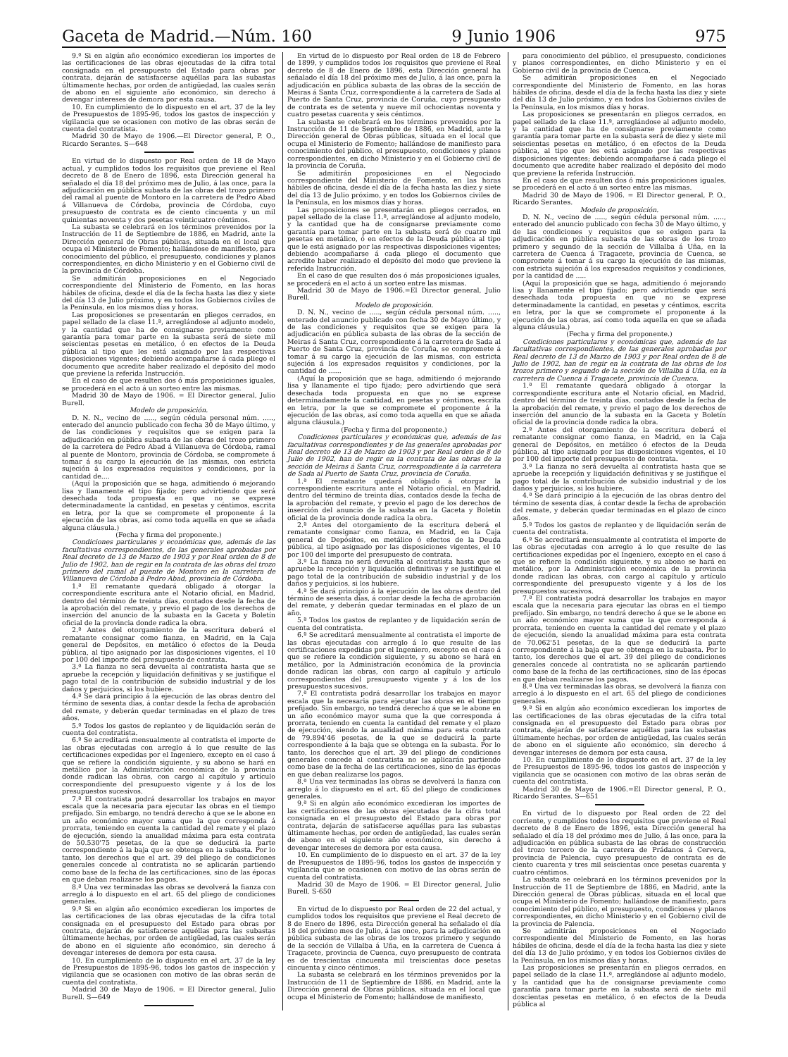Gaceta de Madrid.—Núm. 160 9 Junio 1906 975
9.ª Si en algún año económico excedieran los importes de las certificaciones de las obras ejecutadas de la cifra total consignada en el presupuesto del Estado para obras por contrata, dejarán de satisfacerse aquéllas para las subastas últimamente hechas, por orden de antigüedad, las cuales serán de abono en el siguiente año económico, sin derecho á devengar intereses de demora por esta causa.
10. En cumplimiento de lo dispuesto en el art. 37 de la ley de Presupuestos de 1895-96, todos los gastos de inspección y vigilancia que se ocasionen con motivo de las obras serán de cuenta del contratista.
Madrid 30 de Mayo de 1906.—El Director general, P. O., Ricardo Serantes. S—648
En virtud de lo dispuesto por Real orden de 18 de Mayo actual, y cumplidos todos los requisitos que previene el Real decreto de 8 de Enero de 1896, esta Dirección general ha señalado el día 18 del próximo mes de Julio, á las once, para la adjudicación en pública subasta de las obras del trozo primero del ramal al puente de Montoro en la carretera de Pedro Abad á Villanueva de Córdoba, provincia de Córdoba, cuyo presupuesto de contrata es de ciento cincuenta y un mil quinientas noventa y dos pesetas veinticuatro céntimos.
La subasta se celebrará en los términos prevenidos por la Instrucción de 11 de Septiembre de 1886, en Madrid, ante la Dirección general de Obras públicas, situada en el local que ocupa el Ministerio de Fomento; hallándose de manifiesto, para conocimiento del público, el presupuesto, condiciones y planos correspondientes, en dicho Ministerio y en el Gobierno civil de la provincia de Córdoba.
Se admitirán proposiciones en el Negociado correspondiente del Ministerio de Fomento, en las horas hábiles de oficina, desde el día de la fecha hasta las diez y siete del día 13 de Julio próximo, y en todos los Gobiernos civiles de la Península, en los mismos días y horas.
Las proposiciones se presentarán en pliegos cerrados, en papel sellado de la clase 11.ª, arreglándose al adjunto modelo, y la cantidad que ha de consignarse previamente como garantía para tomar parte en la subasta será de siete mil seiscientas pesetas en metálico, ó en efectos de la Deuda pública al tipo que les está asignado por las respectivas disposiciones vigentes; debiendo acompañarse á cada pliego el documento que acredite haber realizado el depósito del modo que previene la referida Instrucción.
En el caso de que resulten dos ó más proposiciones iguales, se procederá en el acto á un sorteo entre las mismas.
Madrid 30 de Mayo de 1906. = El Director general, Julio Burell.
Modelo de proposición.
D. N. N., vecino de ....., según cédula personal núm. ....., enterado del anuncio publicado con fecha 30 de Mayo último, y de las condiciones y requisitos que se exigen para la adjudicación en pública subasta de las obras del trozo primero de la carretera de Pedro Abad á Villanueva de Córdoba, ramal al puente de Montoro, provincia de Córdoba, se compromete á tomar á su cargo la ejecución de las mismas, con estricta sujeción á los expresados requisitos y condiciones, por la cantidad de....
(Aquí la proposición que se haga, admitiendo ó mejorando lisa y llanamente el tipo fijado; pero advirtiendo que será desechada toda propuesta en que no se exprese determinadamente la cantidad, en pesetas y céntimos, escrita en letra, por la que se compromete el proponente á la ejecución de las obras, así como toda aquella en que se añada alguna cláusula.)
(Fecha y firma del proponente.)
Condiciones particulares y económicas que, además de las facultativas correspondientes, de las generales aprobadas por Real decreto de 13 de Marzo de 1903 y por Real orden de 8 de Julio de 1902, han de regir en la contrata de las obras del trozo primero del ramal al puente de Montoro en la carretera de Villanueva de Córdoba á Pedro Abad, provincia de Córdoba.
1.ª El rematante quedará obligado á otorgar la correspondiente escritura ante el Notario oficial, en Madrid, dentro del término de treinta días, contados desde la fecha de la aprobación del remate, y previo el pago de los derechos de inserción del anuncio de la subasta en la Gaceta y Boletín oficial de la provincia donde radica la obra.
2.ª Antes del otorgamiento de la escritura deberá el rematante consignar como fianza, en Madrid, en la Caja general de Depósitos, en metálico ó efectos de la Deuda pública, al tipo asignado por las disposiciones vigentes, el 10 por 100 del importe del presupuesto de contrata.
3.ª La fianza no será devuelta al contratista hasta que se apruebe la recepción y liquidación definitivas y se justifique el pago total de la contribución de subsidio industrial y de los daños y perjuicios, si los hubiere.
4.ª Se dará principio á la ejecución de las obras dentro del término de sesenta días, á contar desde la fecha de aprobación del remate, y deberán quedar terminadas en el plazo de tres años.
5.ª Todos los gastos de replanteo y de liquidación serán de cuenta del contratista.
6.ª Se acreditará mensualmente al contratista el importe de las obras ejecutadas con arreglo á lo que resulte de las certificaciones expedidas por el Ingeniero, excepto en el caso á que se refiere la condición siguiente, y su abono se hará en metálico por la Administración económica de la provincia donde radican las obras, con cargo al capítulo y artículo correspondiente del presupuesto vigente y á los de los presupuestos sucesivos.
7.ª El contratista podrá desarrollar los trabajos en mayor escala que la necesaria para ejecutar las obras en el tiempo prefijado. Sin embargo, no tendrá derecho á que se le abone en un año económico mayor suma que la que corresponda á prorrata, teniendo en cuenta la cantidad del remate y el plazo de ejecución, siendo la anualidad máxima para esta contrata de 50.530'75 pesetas, de la que se deducirá la parte correspondiente á la baja que se obtenga en la subasta. Por lo tanto, los derechos que el art. 39 del pliego de condiciones generales concede al contratista no se aplicarán partiendo como base de la fecha de las certificaciones, sino de las épocas en que deban realizarse los pagos.
8.ª Una vez terminadas las obras se devolverá la fianza con arreglo á lo dispuesto en el art. 65 del pliego de condiciones generales.
9.ª Si en algún año económico excedieran los importes de las certificaciones de las obras ejecutadas de la cifra total consignada en el presupuesto del Estado para obras por contrata, dejarán de satisfacerse aquéllas para las subastas últimamente hechas, por orden de antigüedad, las cuales serán de abono en el siguiente año económico, sin derecho á devengar intereses de demora por esta causa.
10. En cumplimiento de lo dispuesto en el art. 37 de la ley de Presupuestos de 1895-96, todos los gastos de inspección y vigilancia que se ocasionen con motivo de las obras serán de cuenta del contratista.
Madrid 30 de Mayo de 1906. = El Director general, Julio Burell. S—649
En virtud de lo dispuesto por Real orden de 18 de Febrero de 1899, y cumplidos todos los requisitos que previene el Real decreto de 8 de Enero de 1896, esta Dirección general ha señalado el día 18 del próximo mes de Julio, á las once, para la adjudicación en pública subasta de las obras de la sección de Meiras á Santa Cruz, correspondiente á la carretera de Sada al Puerto de Santa Cruz, provincia de Coruña, cuyo presupuesto de contrata es de setenta y nueve mil ochocientas noventa y cuatro pesetas cuarenta y seis céntimos.
La subasta se celebrará en los términos prevenidos por la Instrucción de 11 de Septiembre de 1886, en Madrid, ante la Dirección general de Obras públicas, situada en el local que ocupa el Ministerio de Fomento; hallándose de manifiesto para conocimiento del público, el presupuesto, condiciones y planos correspondientes, en dicho Ministerio y en el Gobierno civil de la provincia de Coruña.
Se admitirán proposiciones en el Negociado correspondiente del Ministerio de Fomento, en las horas hábiles de oficina, desde el día de la fecha hasta las diez y siete del día 13 de Julio próximo, y en todos los Gobiernos civiles de la Península, en los mismos días y horas.
Las proposiciones se presentarán en pliegos cerrados, en papel sellado de la clase 11.ª, arreglándose al adjunto modelo, y la cantidad que ha de consignarse previamente como garantía para tomar parte en la subasta será de cuatro mil pesetas en metálico, ó en efectos de la Deuda pública al tipo que le está asignado por las respectivas disposiciones vigentes; debiendo acompañarse á cada pliego el documento que acredite haber realizado el depósito del modo que previene la referida Instrucción.
En el caso de que resulten dos ó más proposiciones iguales, se procederá en el acto á un sorteo entre las mismas.
Madrid 30 de Mayo de 1906.=El Director general, Julio Burell.
Modelo de proposición.
D. N. N., vecino de ....., según cédula personal núm. ....., enterado del anuncio publicado con fecha 30 de Mayo último, y de las condiciones y requisitos que se exigen para la adjudicación en pública subasta de las obras de la sección de Meiras á Santa Cruz, correspondiente á la carretera de Sada al Puerto de Santa Cruz, provincia de Coruña, se compromete á tomar á su cargo la ejecución de las mismas, con estricta sujeción á los expresados requisitos y condiciones, por la cantidad de ......
(Aquí la proposición que se haga, admitiendo ó mejorando lisa y llanamente el tipo fijado; pero advirtiendo que será desechada toda propuesta en que no se exprese determinadamente la cantidad, en pesetas y céntimos, escrita en letra, por la que se compromete el proponente á la ejecución de las obras, así como toda aquella en que se añada alguna cláusula.)
(Fecha y firma del proponente.)
Condiciones particulares y económicas que, además de las facultativas correspondientes y de las generales aprobadas por Real decreto de 13 de Marzo de 1903 y por Real orden de 8 de Julio de 1902, han de regir en la contrata de las obras de la sección de Meiras á Santa Cruz, correspondiente á la carretera de Sada al Puerto de Santa Cruz, provincia de Coruña.
1.ª El rematante quedará obligado á otorgar la correspondiente escritura ante el Notario oficial, en Madrid, dentro del término de treinta días, contados desde la fecha de la aprobación del remate, y previo el pago de los derechos de inserción del anuncio de la subasta en la Gaceta y Boletín oficial de la provincia donde radica la obra.
2.ª Antes del otorgamiento de la escritura deberá el rematante consignar como fianza, en Madrid, en la Caja general de Depósitos, en metálico ó efectos de la Deuda pública, al tipo asignado por las disposiciones vigentes, el 10 por 100 del importe del presupuesto de contrata.
3.ª La fianza no será devuelta al contratista hasta que se apruebe la recepción y liquidación definitivas y se justifique el pago total de la contribución de subsidio industrial y de los daños y perjuicios, si los hubiere.
4.ª Se dará principio á la ejecución de las obras dentro del término de sesenta días, á contar desde la fecha de aprobación del remate, y deberán quedar terminadas en el plazo de un año.
5.ª Todos los gastos de replanteo y de liquidación serán de cuenta del contratista.
6.ª Se acreditará mensualmente al contratista el importe de las obras ejecutadas con arreglo á lo que resulte de las certificaciones expedidas por el Ingeniero, excepto en el caso á que se refiere la condición siguiente, y su abono se hará en metálico, por la Administración económica de la provincia donde radican las obras, con cargo al capítulo y artículo correspondientes del presupuesto vigente y á los de los presupuestos sucesivos.
7.ª El contratista podrá desarrollar los trabajos en mayor escala que la necesaria para ejecutar las obras en el tiempo prefijado. Sin embargo, no tendrá derecho á que se le abone en un año económico mayor suma que la que corresponda á prorrata, teniendo en cuenta la cantidad del remate y el plazo de ejecución, siendo la anualidad máxima para esta contrata de 79.894'46 pesetas, de la que se deducirá la parte correspondiente á la baja que se obtenga en la subasta. Por lo tanto, los derechos que el art. 39 del pliego de condiciones generales concede al contratista no se aplicarán partiendo como base de la fecha de las certificaciones, sino de las épocas en que deban realizarse los pagos.
8.ª Una vez terminadas las obras se devolverá la fianza con arreglo á lo dispuesto en el art. 65 del pliego de condiciones generales.
9.ª Si en algún año económico excedieran los importes de las certificaciones de las obras ejecutadas de la cifra total consignada en el presupuesto del Estado para obras por contrata, dejarán de satisfacerse aquéllas para las subastas últimamente hechas, por orden de antigüedad, las cuales serán de abono en el siguiente año económico, sin derecho á devengar intereses de demora por esta causa.
10. En cumplimiento de lo dispuesto en el art. 37 de la ley de Presupuestos de 1895-96, todos los gastos de inspección y vigilancia que se ocasionen con motivo de las obras serán de cuenta del contratista.
Madrid 30 de Mayo de 1906. = El Director general, Julio Burell. S-650
En virtud de lo dispuesto por Real orden de 22 del actual, y cumplidos todos los requisitos que previene el Real decreto de 8 de Enero de 1896, esta Dirección general ha señalado el día 18 del próximo mes de Julio, á las once, para la adjudicación en pública subasta de las obras de los trozos primero y segundo de la sección de Villalba á Uña, en la carretera de Cuenca á Tragacete, provincia de Cuenca, cuyo presupuesto de contrata es de trescientas cincuenta mil treiscientas doce pesetas cincuenta y cinco céntimos.
La subasta se celebrará en los términos prevenidos por la Instrucción de 11 de Septiembre de 1886, en Madrid, ante la Dirección general de Obras públicas, situada en el local que ocupa el Ministerio de Fomento; hallándose de manifiesto,
para conocimiento del público, el presupuesto, condiciones y planos correspondientes, en dicho Ministerio y en el Gobierno civil de la provincia de Cuenca.
Se admitirán proposiciones en el Negociado correspondiente del Ministerio de Fomento, en las horas hábiles de oficina, desde el día de la fecha hasta las diez y siete del día 13 de Julio próximo, y en todos los Gobiernos civiles de la Península, en los mismos días y horas.
Las proposiciones se presentarán en pliegos cerrados, en papel sellado de la clase 11.ª, arreglándose al adjunto modelo, y la cantidad que ha de consignarse previamente como garantía para tomar parte en la subasta será de diez y siete mil seiscientas pesetas en metálico, ó en efectos de la Deuda pública, al tipo que les está asignado por las respectivas disposiciones vigentes; debiendo acompañarse á cada pliego el documento que acredite haber realizado el depósito del modo que previene la referida Instrucción.
En el caso de que resulten dos ó más proposiciones iguales, se procederá en el acto á un sorteo entre las mismas.
Madrid 30 de Mayo de 1906. = El Director general, P. O., Ricardo Serantes.
Modelo de proposición.
D. N. N., vecino de ....., según cédula personal núm. ....., enterado del anuncio publicado con fecha 30 de Mayo último, y de las condiciones y requisitos que se exigen para la adjudicación en pública subasta de las obras de los trozo primero y segundo de la sección de Villalba á Uña, en la carretera de Cuenca á Tragacete, provincia de Cuenca, se compromete á tomar á su cargo la ejecución de las mismas, con estricta sujeción á los expresados requisitos y condiciones, por la cantidad de .....
(Aquí la proposición que se haga, admitiendo ó mejorando lisa y llanamente el tipo fijado; pero advirtiendo que será desechada toda propuesta en que no se exprese determinadamente la cantidad, en pesetas y céntimos, escrita en letra, por la que se compromete el proponente á la ejecución de las obras, así como toda aquella en que se añada alguna cláusula.)
(Fecha y firma del proponente.)
Condiciones particulares y económicas que, además de las facultativas correspondientes, de las generales aprobadas por Real decreto de 13 de Marzo de 1903 y por Real orden de 8 de Julio de 1902, han de regir en la contrata de las obras de los trozos primero y segundo de la sección de Villalba á Uña, en la carretera de Cuenca á Tragacete, provincia de Cuenca.
1.ª El rematante quedará obligado á otorgar la correspondiente escritura ante el Notario oficial, en Madrid, dentro del término de treinta días, contados desde la fecha de la aprobación del remate, y previo el pago de los derechos de inserción del anuncio de la subasta en la Gaceta y Boletín oficial de la provincia donde radica la obra.
2.ª Antes del otorgamiento de la escritura deberá el rematante consignar como fianza, en Madrid, en la Caja general de Depósitos, en metálico ó efectos de la Deuda pública, al tipo asignado por las disposiciones vigentes, el 10 por 100 del importe del presupuesto de contrata.
3.ª La fianza no será devuelta al contratista hasta que se apruebe la recepción y liquidación definitivas y se justifique el pago total de la contribución de subsidio industrial y de los daños y perjuicios, si los hubiere.
4.ª Se dará principio á la ejecución de las obras dentro del término de sesenta días, á contar desde la fecha de aprobación del remate, y deberán quedar terminadas en el plazo de cinco años.
5.ª Todos los gastos de replanteo y de liquidación serán de cuenta del contratista.
6.ª Se acreditará mensualmente al contratista el importe de las obras ejecutadas con arreglo á lo que resulte de las certificaciones expedidas por el Ingeniero, excepto en el caso á que se refiere la condición siguiente, y su abono se hará en metálico, por la Administración económica de la provincia donde radican las obras, con cargo al capítulo y artículo correspondiente del presupuesto vigente y á los de los presupuestos sucesivos.
7.ª El contratista podrá desarrollar los trabajos en mayor escala que la necesaria para ejecutar las obras en el tiempo prefijado. Sin embargo, no tendrá derecho á que se le abone en un año económico mayor suma que la que corresponda á prorrata, teniendo en cuenta la cantidad del remate y el plazo de ejecución, siendo la anualidad máxima para esta contrata de 70.062'51 pesetas, de la que se deducirá la parte correspondiente á la baja que se obtenga en la subasta. Por lo tanto, los derechos que el art. 39 del pliego de condiciones generales concede al contratista no se aplicarán partiendo como base de la fecha de las certificaciones, sino de las épocas en que deban realizarse los pagos.
8.ª Una vez terminadas las obras, se devolverá la fianza con arreglo á lo dispuesto en el art. 65 del pliego de condiciones generales.
9.ª Si en algún año económico excedieran los importes de las certificaciones de las obras ejecutadas de la cifra total consignada en el presupuesto del Estado para obras por contrata, dejarán de satisfacerse aquéllas para las subastas últimamente hechas, por orden de antigüedad, las cuales serán de abono en el siguiente año económico, sin derecho á devengar intereses de demora por esta causa.
10. En cumplimiento de lo dispuesto en el art. 37 de la ley de Presupuestos de 1895-96, todos los gastos de inspección y vigilancia que se ocasionen con motivo de las obras serán de cuenta del contratista.
Madrid 30 de Mayo de 1906.=El Director general, P. O., Ricardo Serantes. S—651
En virtud de lo dispuesto por Real orden de 22 del corriente, y cumplidos todos los requisitos que previene el Real decreto de 8 de Enero de 1896, esta Dirección general ha señalado el día 18 del próximo mes de Julio, á las once, para la adjudicación en pública subasta de las obras de construcción del trozo tercero de la carretera de Prádanos á Cervera, provincia de Palencia, cuyo presupuesto de contrata es de ciento cuarenta y tres mil seiscientas once pesetas cuarenta y cuatro céntimos.
La subasta se celebrará en los términos prevenidos por la Instrucción de 11 de Septiembre de 1886, en Madrid, ante la Dirección general de Obras públicas, situada en el local que ocupa el Ministerio de Fomento; hallándose de manifiesto, para conocimiento del público, el presupuesto, condiciones y planos correspondientes, en dicho Ministerio y en el Gobierno civil de la provincia de Palencia.
Se admitirán proposiciones en el Negociado correspondiente del Ministerio de Fomento, en las horas hábiles de oficina, desde el día de la fecha hasta las diez y siete del día 13 de Julio próximo, y en todos los Gobiernos civiles de la Península, en los mismos días y horas.
Las proposiciones se presentarán en pliegos cerrados, en papel sellado de la clase 11.ª, arreglándose al adjunto modelo, y la cantidad que ha de consignarse previamente como garantía para tomar parte en la subasta será de siete mil doscientas pesetas en metálico, ó en efectos de la Deuda pública al